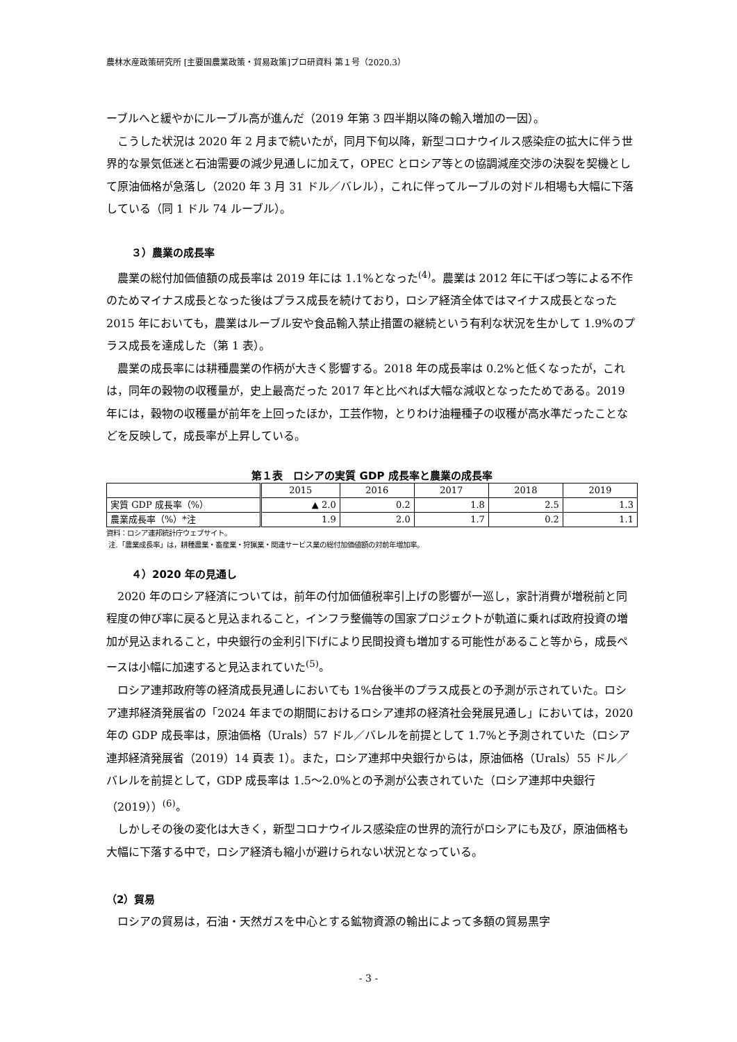農林水産政策研究所 [主要国農業政策・貿易政策]プロ研資料 第１号（2020.3）
ーブルへと緩やかにルーブル高が進んだ（2019 年第 3 四半期以降の輸入増加の一因）。
こうした状況は 2020 年 2 月まで続いたが，同月下旬以降，新型コロナウイルス感染症の拡大に伴う世界的な景気低迷と石油需要の減少見通しに加えて，OPEC とロシア等との協調減産交渉の決裂を契機として原油価格が急落し（2020 年 3 月 31 ドル／バレル），これに伴ってルーブルの対ドル相場も大幅に下落している（同 1 ドル 74 ルーブル）。
３）農業の成長率
農業の総付加価値額の成長率は 2019 年には 1.1%となった<sup>(4)</sup>。農業は 2012 年に干ばつ等による不作のためマイナス成長となった後はプラス成長を続けており，ロシア経済全体ではマイナス成長となった 2015 年においても，農業はルーブル安や食品輸入禁止措置の継続という有利な状況を生かして 1.9%のプラス成長を達成した（第 1 表）。
農業の成長率には耕種農業の作柄が大きく影響する。2018 年の成長率は 0.2%と低くなったが，これは，同年の穀物の収穫量が，史上最高だった 2017 年と比べれば大幅な減収となったためである。2019 年には，穀物の収穫量が前年を上回ったほか，工芸作物，とりわけ油糧種子の収穫が高水準だったことなどを反映して，成長率が上昇している。
第１表　ロシアの実質 GDP 成長率と農業の成長率
| | 2015 | 2016 | 2017 | 2018 | 2019 |
| --- | --- | --- | --- | --- | --- |
| 実質 GDP 成長率（%） | ▲ 2.0 | 0.2 | 1.8 | 2.5 | 1.3 |
| 農業成長率（%）*注 | 1.9 | 2.0 | 1.7 | 0.2 | 1.1 |
資料：ロシア連邦統計庁ウェブサイト。
注.「農業成長率」は，耕種農業・畜産業・狩猟業・関連サービス業の総付加価値額の対前年増加率。
４）2020 年の見通し
2020 年のロシア経済については，前年の付加価値税率引上げの影響が一巡し，家計消費が増税前と同程度の伸び率に戻ると見込まれること，インフラ整備等の国家プロジェクトが軌道に乗れば政府投資の増加が見込まれること，中央銀行の金利引下げにより民間投資も増加する可能性があること等から，成長ペースは小幅に加速すると見込まれていた<sup>(5)</sup>。
ロシア連邦政府等の経済成長見通しにおいても 1%台後半のプラス成長との予測が示されていた。ロシア連邦経済発展省の「2024 年までの期間におけるロシア連邦の経済社会発展見通し」においては，2020 年の GDP 成長率は，原油価格（Urals）57 ドル／バレルを前提として 1.7%と予測されていた（ロシア連邦経済発展省（2019）14 頁表 1）。また，ロシア連邦中央銀行からは，原油価格（Urals）55 ドル／バレルを前提として，GDP 成長率は 1.5～2.0%との予測が公表されていた（ロシア連邦中央銀行（2019））<sup>(6)</sup>。
しかしその後の変化は大きく，新型コロナウイルス感染症の世界的流行がロシアにも及び，原油価格も大幅に下落する中で，ロシア経済も縮小が避けられない状況となっている。
（2）貿易
ロシアの貿易は，石油・天然ガスを中心とする鉱物資源の輸出によって多額の貿易黒字
- 3 -